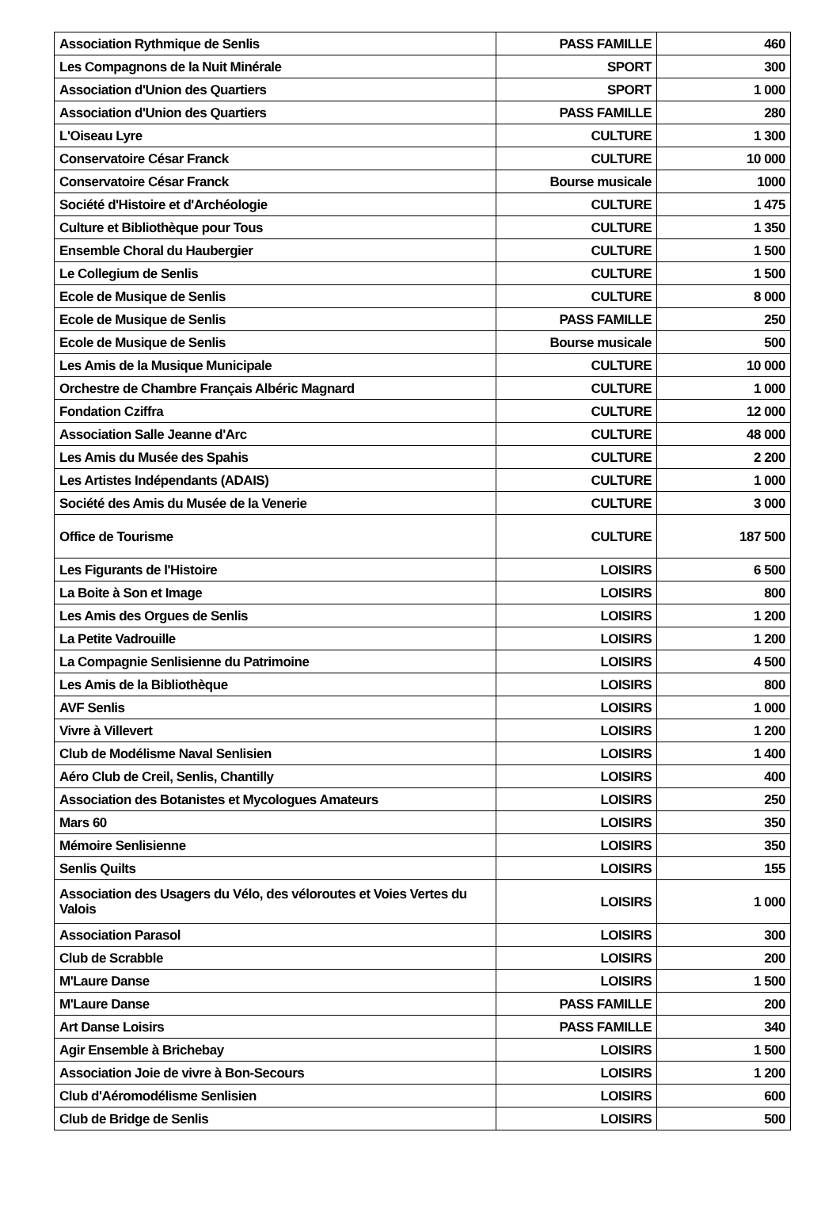| Association Rythmique de Senlis | PASS FAMILLE | 460 |
| Les Compagnons de la Nuit Minérale | SPORT | 300 |
| Association d'Union des Quartiers | SPORT | 1 000 |
| Association d'Union des Quartiers | PASS FAMILLE | 280 |
| L'Oiseau Lyre | CULTURE | 1 300 |
| Conservatoire César Franck | CULTURE | 10 000 |
| Conservatoire César Franck | Bourse musicale | 1000 |
| Société d'Histoire et d'Archéologie | CULTURE | 1 475 |
| Culture et Bibliothèque pour Tous | CULTURE | 1 350 |
| Ensemble Choral du Haubergier | CULTURE | 1 500 |
| Le Collegium de Senlis | CULTURE | 1 500 |
| Ecole de Musique de Senlis | CULTURE | 8 000 |
| Ecole de Musique de Senlis | PASS FAMILLE | 250 |
| Ecole de Musique de Senlis | Bourse musicale | 500 |
| Les Amis de la Musique Municipale | CULTURE | 10 000 |
| Orchestre de Chambre Français Albéric Magnard | CULTURE | 1 000 |
| Fondation Cziffra | CULTURE | 12 000 |
| Association Salle Jeanne d'Arc | CULTURE | 48 000 |
| Les Amis du Musée des Spahis | CULTURE | 2 200 |
| Les Artistes Indépendants (ADAIS) | CULTURE | 1 000 |
| Société des Amis du Musée de la Venerie | CULTURE | 3 000 |
| Office de Tourisme | CULTURE | 187 500 |
| Les Figurants de l'Histoire | LOISIRS | 6 500 |
| La Boite à Son et Image | LOISIRS | 800 |
| Les Amis des Orgues de Senlis | LOISIRS | 1 200 |
| La Petite Vadrouille | LOISIRS | 1 200 |
| La Compagnie Senlisienne du Patrimoine | LOISIRS | 4 500 |
| Les Amis de la Bibliothèque | LOISIRS | 800 |
| AVF Senlis | LOISIRS | 1 000 |
| Vivre à Villevert | LOISIRS | 1 200 |
| Club de Modélisme Naval Senlisien | LOISIRS | 1 400 |
| Aéro Club de Creil, Senlis, Chantilly | LOISIRS | 400 |
| Association des Botanistes et Mycologues Amateurs | LOISIRS | 250 |
| Mars 60 | LOISIRS | 350 |
| Mémoire Senlisienne | LOISIRS | 350 |
| Senlis Quilts | LOISIRS | 155 |
| Association des Usagers du Vélo, des véloroutes et Voies Vertes du Valois | LOISIRS | 1 000 |
| Association Parasol | LOISIRS | 300 |
| Club de Scrabble | LOISIRS | 200 |
| M'Laure Danse | LOISIRS | 1 500 |
| M'Laure Danse | PASS FAMILLE | 200 |
| Art Danse Loisirs | PASS FAMILLE | 340 |
| Agir Ensemble à Brichebay | LOISIRS | 1 500 |
| Association Joie de vivre à Bon-Secours | LOISIRS | 1 200 |
| Club d'Aéromodélisme Senlisien | LOISIRS | 600 |
| Club de Bridge de Senlis | LOISIRS | 500 |